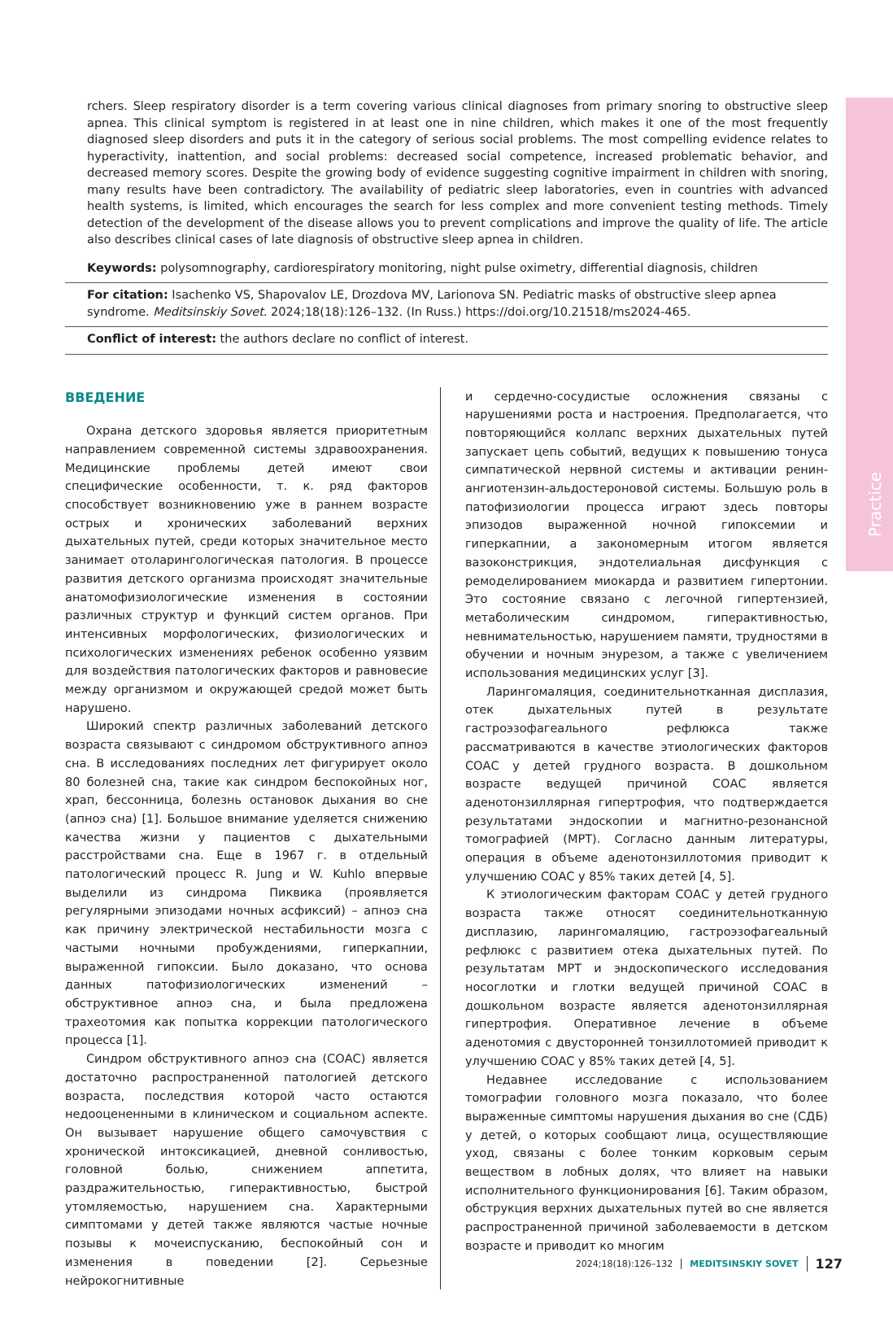Practice
rchers. Sleep respiratory disorder is a term covering various clinical diagnoses from primary snoring to obstructive sleep apnea. This clinical symptom is registered in at least one in nine children, which makes it one of the most frequently diagnosed sleep disorders and puts it in the category of serious social problems. The most compelling evidence relates to hyperactivity, inattention, and social problems: decreased social competence, increased problematic behavior, and decreased memory scores. Despite the growing body of evidence suggesting cognitive impairment in children with snoring, many results have been contradictory. The availability of pediatric sleep laboratories, even in countries with advanced health systems, is limited, which encourages the search for less complex and more convenient testing methods. Timely detection of the development of the disease allows you to prevent complications and improve the quality of life. The article also describes clinical cases of late diagnosis of obstructive sleep apnea in children.
Keywords: polysomnography, cardiorespiratory monitoring, night pulse oximetry, differential diagnosis, children
For citation: Isachenko VS, Shapovalov LE, Drozdova MV, Larionova SN. Pediatric masks of obstructive sleep apnea syndrome. Meditsinskiy Sovet. 2024;18(18):126–132. (In Russ.) https://doi.org/10.21518/ms2024-465.
Conflict of interest: the authors declare no conflict of interest.
ВВЕДЕНИЕ
Охрана детского здоровья является приоритетным направлением современной системы здравоохранения. Медицинские проблемы детей имеют свои специфические особенности, т. к. ряд факторов способствует возникновению уже в раннем возрасте острых и хронических заболеваний верхних дыхательных путей, среди которых значительное место занимает отоларингологическая патология. В процессе развития детского организма происходят значительные анатомофизиологические изменения в состоянии различных структур и функций систем органов. При интенсивных морфологических, физиологических и психологических изменениях ребенок особенно уязвим для воздействия патологических факторов и равновесие между организмом и окружающей средой может быть нарушено.
Широкий спектр различных заболеваний детского возраста связывают с синдромом обструктивного апноэ сна. В исследованиях последних лет фигурирует около 80 болезней сна, такие как синдром беспокойных ног, храп, бессонница, болезнь остановок дыхания во сне (апноэ сна) [1]. Большое внимание уделяется снижению качества жизни у пациентов с дыхательными расстройствами сна. Еще в 1967 г. в отдельный патологический процесс R. Jung и W. Kuhlo впервые выделили из синдрома Пиквика (проявляется регулярными эпизодами ночных асфиксий) – апноэ сна как причину электрической нестабильности мозга с частыми ночными пробуждениями, гиперкапнии, выраженной гипоксии. Было доказано, что основа данных патофизиологических изменений – обструктивное апноэ сна, и была предложена трахеотомия как попытка коррекции патологического процесса [1].
Синдром обструктивного апноэ сна (СОАС) является достаточно распространенной патологией детского возраста, последствия которой часто остаются недооцененными в клиническом и социальном аспекте. Он вызывает нарушение общего самочувствия с хронической интоксикацией, дневной сонливостью, головной болью, снижением аппетита, раздражительностью, гиперактивностью, быстрой утомляемостью, нарушением сна. Характерными симптомами у детей также являются частые ночные позывы к мочеиспусканию, беспокойный сон и изменения в поведении [2]. Серьезные нейрокогнитивные
и сердечно-сосудистые осложнения связаны с нарушениями роста и настроения. Предполагается, что повторяющийся коллапс верхних дыхательных путей запускает цепь событий, ведущих к повышению тонуса симпатической нервной системы и активации ренин-ангиотензин-альдостероновой системы. Большую роль в патофизиологии процесса играют здесь повторы эпизодов выраженной ночной гипоксемии и гиперкапнии, а закономерным итогом является вазоконстрикция, эндотелиальная дисфункция с ремоделированием миокарда и развитием гипертонии. Это состояние связано с легочной гипертензией, метаболическим синдромом, гиперактивностью, невнимательностью, нарушением памяти, трудностями в обучении и ночным энурезом, а также с увеличением использования медицинских услуг [3].
Ларингомаляция, соединительнотканная дисплазия, отек дыхательных путей в результате гастроэзофагеального рефлюкса также рассматриваются в качестве этиологических факторов СОАС у детей грудного возраста. В дошкольном возрасте ведущей причиной СОАС является аденотонзиллярная гипертрофия, что подтверждается результатами эндоскопии и магнитно-резонансной томографией (МРТ). Согласно данным литературы, операция в объеме аденотонзиллотомия приводит к улучшению СОАС у 85% таких детей [4, 5].
К этиологическим факторам СОАС у детей грудного возраста также относят соединительнотканную дисплазию, ларингомаляцию, гастроэзофагеальный рефлюкс с развитием отека дыхательных путей. По результатам МРТ и эндоскопического исследования носоглотки и глотки ведущей причиной СОАС в дошкольном возрасте является аденотонзиллярная гипертрофия. Оперативное лечение в объеме аденотомия с двусторонней тонзиллотомией приводит к улучшению СОАС у 85% таких детей [4, 5].
Недавнее исследование с использованием томографии головного мозга показало, что более выраженные симптомы нарушения дыхания во сне (СДБ) у детей, о которых сообщают лица, осуществляющие уход, связаны с более тонким корковым серым веществом в лобных долях, что влияет на навыки исполнительного функционирования [6]. Таким образом, обструкция верхних дыхательных путей во сне является распространенной причиной заболеваемости в детском возрасте и приводит ко многим
2024;18(18):126–132 MEDITSINSKIY SOVET 127